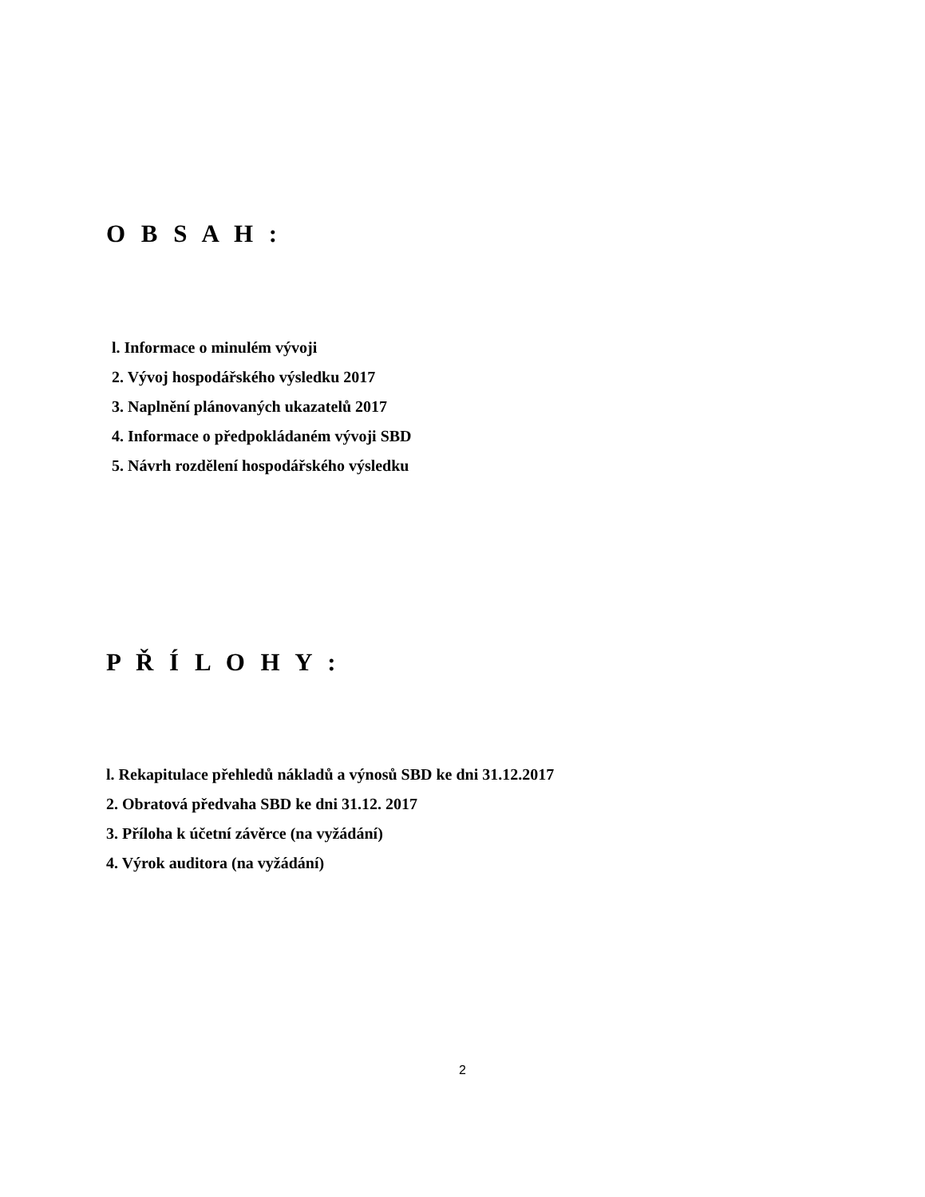O B S A H :
l. Informace o minulém vývoji
2. Vývoj hospodářského výsledku 2017
3. Naplnění plánovaných ukazatelů 2017
4. Informace o předpokládaném vývoji SBD
5. Návrh rozdělení hospodářského výsledku
P Ř Í L O H Y :
l. Rekapitulace přehledů nákladů a výnosů SBD ke dni 31.12.2017
2. Obratová předvaha SBD ke dni 31.12. 2017
3. Příloha k účetní závěrce (na vyžádání)
4. Výrok auditora (na vyžádání)
2